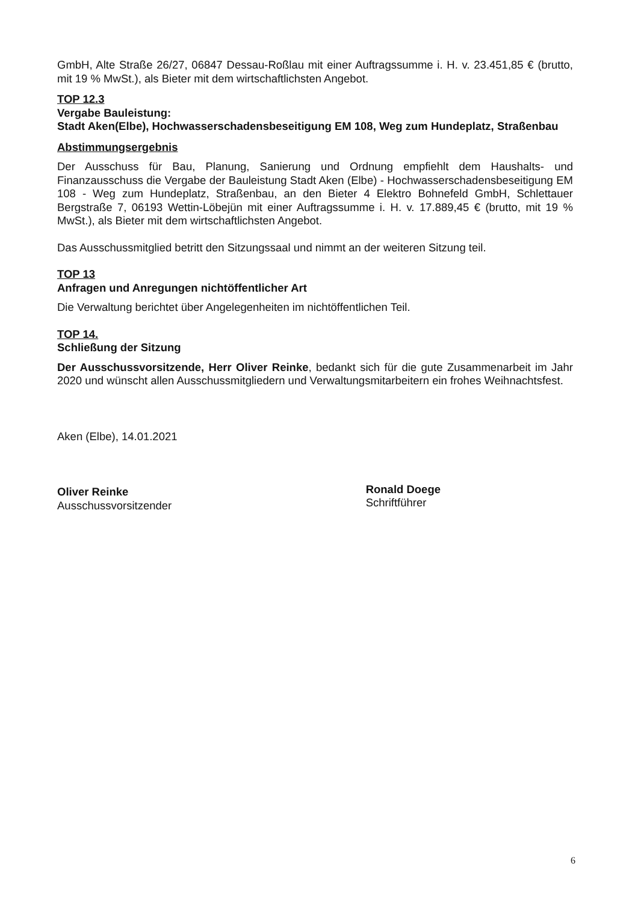GmbH, Alte Straße 26/27, 06847 Dessau-Roßlau mit einer Auftragssumme i. H. v. 23.451,85 € (brutto, mit 19 % MwSt.), als Bieter mit dem wirtschaftlichsten Angebot.
TOP 12.3
Vergabe Bauleistung:
Stadt Aken(Elbe), Hochwasserschadensbeseitigung EM 108, Weg zum Hundeplatz, Straßenbau
Abstimmungsergebnis
Der Ausschuss für Bau, Planung, Sanierung und Ordnung empfiehlt dem Haushalts- und Finanzausschuss die Vergabe der Bauleistung Stadt Aken (Elbe) - Hochwasserschadensbeseitigung EM 108 - Weg zum Hundeplatz, Straßenbau, an den Bieter 4 Elektro Bohnefeld GmbH, Schlettauer Bergstraße 7, 06193 Wettin-Löbejün mit einer Auftragssumme i. H. v. 17.889,45 € (brutto, mit 19 % MwSt.), als Bieter mit dem wirtschaftlichsten Angebot.
Das Ausschussmitglied betritt den Sitzungssaal und nimmt an der weiteren Sitzung teil.
TOP 13
Anfragen und Anregungen nichtöffentlicher Art
Die Verwaltung berichtet über Angelegenheiten im nichtöffentlichen Teil.
TOP 14.
Schließung der Sitzung
Der Ausschussvorsitzende, Herr Oliver Reinke, bedankt sich für die gute Zusammenarbeit im Jahr 2020 und wünscht allen Ausschussmitgliedern und Verwaltungsmitarbeitern ein frohes Weihnachtsfest.
Aken (Elbe), 14.01.2021
Oliver Reinke
Ausschussvorsitzender
Ronald Doege
Schriftführer
6